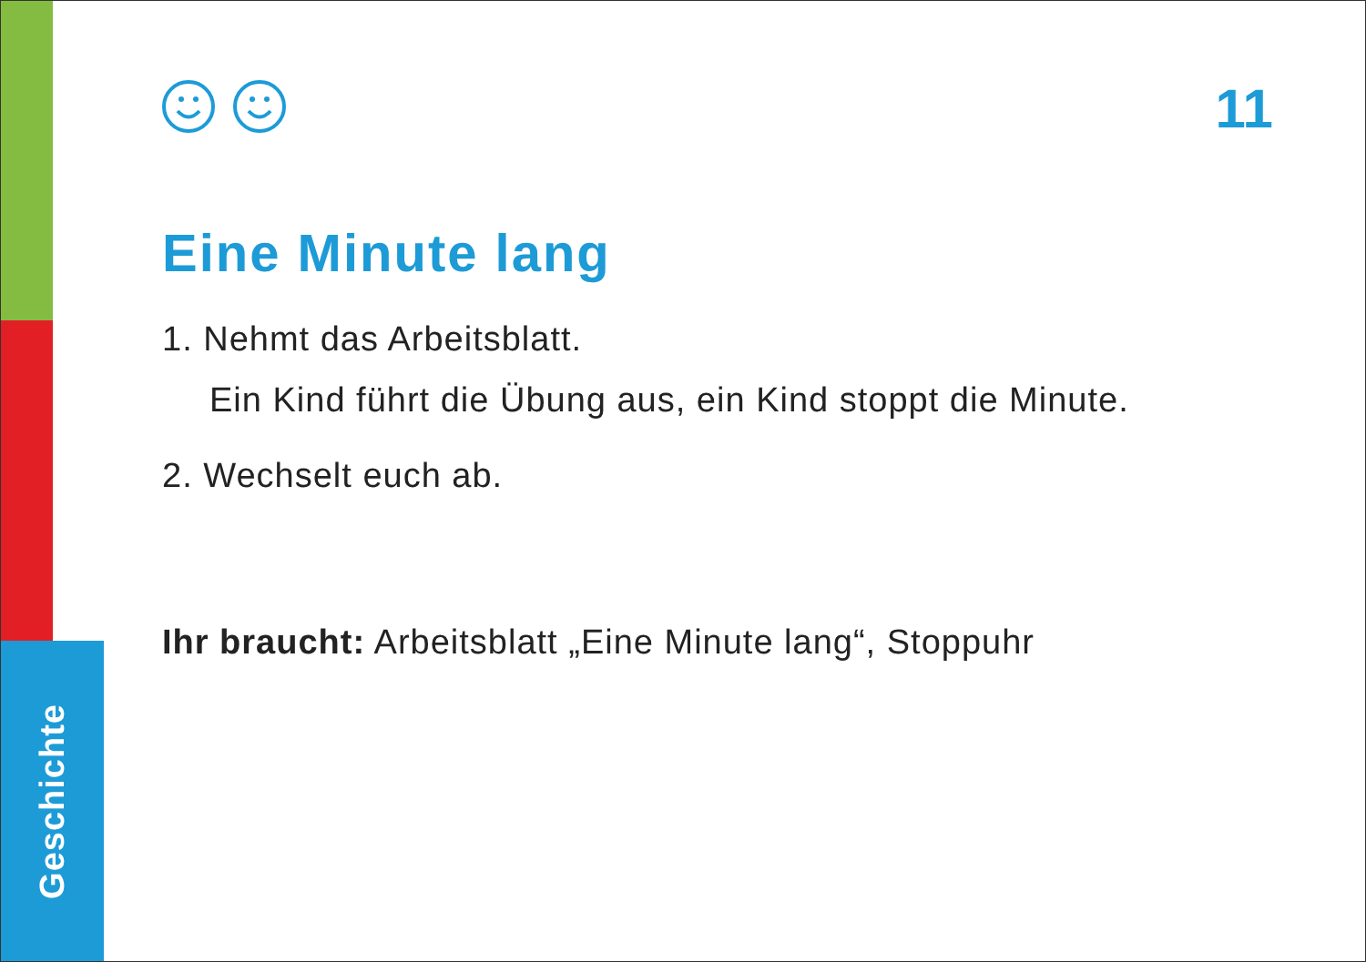Geschichte
11
Eine Minute lang
1. Nehmt das Arbeitsblatt.
Ein Kind führt die Übung aus, ein Kind stoppt die Minute.
2. Wechselt euch ab.
Ihr braucht: Arbeitsblatt „Eine Minute lang“, Stoppuhr